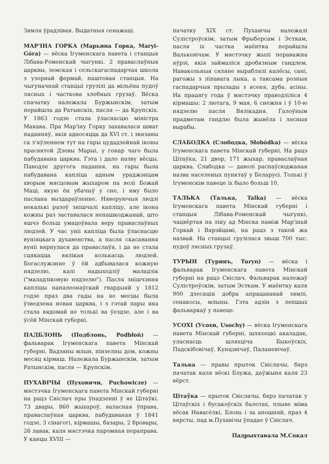Зямля ўрадлівая. Выдатныя сенажаці.
МАР'ІНА ГОРКА (Марьина Горка, Maryi-Góra) — вёска Ігуменскага павета і станцыя Лібава-Роменскай чыгункі. 2 праваслаўныя царквы, земская і сельскагаспадарчая школа з узорнай фермай, паштовая станцыя. На чыгуначнай станцыі грузілі да мільёна пудоў лясных і часткова хлебных грузаў. Вёска спачатку належала Буржынскім, затым перайшла да Ратынскіх, пасля — да Крупскіх. У 1863 годзе стала ўласнасцю міністра Макава. Пра Мар'іну Горку захавалася шмат паданняў, якія адносяцца да XVI ст. і звязаны са з'яўленнем тут на гары цудадзейнай іконы прасвятой Дзевы Марыі, у гонар чаго была пабудавана царква. Гэта і дало назву вёсцы. Паводле другога падання, на гары была пабудавана капліца адным ураджэнцам хворым мясцовым жыхаром па волі Божай Маці, якую ён убачыў у сне, і яму было паслана выздараўленне. Няверуючыя людзі некалькі разоў знішчалі капліцу, але ікона кожны раз заставалася непашкоджанай, што яшчэ больш умацоўвала веру праваслаўных людзей. У час уніі капліца была ўласнасцю вуніяцкага духавенства, а пасля скасавання вуніі вярнулася да праваслаўя, і да яе стала сцякацца вялікая колькасць людзей. Богаслужэнне ў ёй адбывалася кожную нядзелю, калі надыходзіў маладзік ("маладзіковую нядзелю"). Пасля знішчэння капліцы напалеонаўскай гвардыяй у 1812 годзе праз два гады на яе месцы была ўзведзена новая царква, і з гэтай пары яна стала вядомай не толькі ва ўездзе, але і ва ўсёй Мінскай губерні.
ПАДБЛОНЬ (Подблонь, Podbłoń) — фальварак Ігуменскага павета Мінскай губерні. Вадзяны млын, пінзелны дом, кожны месяц кірмаш. Належала Буржынскім, затым Ратынскім, пасля — Крупскім.
ПУХАВІЧЫ (Пуховичи, Puchowicze) — мястэчка Ігуменскага павета Мінскай губерні на рацэ Свіслач пры ўпадзенні ў яе Цітаўкі. 73 двары, 860 жыхароў, валасная ўправа, праваслаўная царква, пабудаваная ў 1841 годзе, 3 сінагогі, кірмашы, базары, 2 бровары, 26 лавак, каля мястэчка паромная пераправа. У канцы XVIII —
пачатку XIX ст. Пухавічы належалі Сулістроўскім, затым Фрыберсам і Эсткам, пасля іх частка маёнтка перайшла Валькевічам. У мястэчку жылі пераважна яўрэі, якія займаліся дробязным гандлем. Навакольныя сяляне выраблялі калёсы, сані, рагожы з ліпавага лыка, а таксама розныя гаспадарчыя прылады з ясеня, дуба, асіны. На працягу года ў мястэчку праводзіліся 4 кірмашы: 2 лютага, 9 мая, 6 снежня і ў 10-ю нядзелю пасля Вялікадня. Галоўным прадметам гандлю была жывёла і лясныя вырабы.
СЛАБОДКА (Слободка, Słobódka) — вёска Ігуменскага павета Мінскай губерні. На рацэ Цітаўка, 21 двор, 171 жыхар, праваслаўная царква. Слабодка — даволі распаўсюджаная назва населеных пунктаў у Беларусі. Толькі ў Ігуменскім павеце іх было больш 10.
ТАЛЬКА (Талька, Talka) — вёска Ігуменскага павета Мінскай губерні і станцыя Лібава-Роменскай чыгункі, чацвёртая па ліку ад Мінска паміж Мар'інай Горкай і Вярэйцамі, на рацэ з такой жа назвай. На станцыі грузілася звыш 700 тыс. пудоў лясных грузаў.
ТУРЫН (Туринъ, Turyn) — вёска і фальварак Ігуменскага павета Мінскай губерні на рацэ Свіслач. Фальварак належаў Сулістроўскім, затым Эсткам. У маёнтку каля 900 дзесяцін добра апрацаванай зямлі, сенакосы, млыны. Гэта адзін з лепшых фальваркаў у павеце.
УСОХІ (Усохи, Usochy) — вёска Ігуменскага павета Мінскай губерні, шляхецкі акаладак, уласнасць шляхціча Быкоўскіх, Падскібовічаў, Кунцэвічаў, Паланевічаў.
Талька — правы прыток Свіслачы, бярэ пачатак каля вёскі Блужа, даўжыня каля 23 вёрст.
Цітаўка — прыток Свіслачы, бярэ пачатак у Цітаўскіх і бусакоўскіх балотах, плыве міма вёсак Навасёлкі, Блонь і за апошняй, праз 4 вярсты, пад м.Пухавічы ўпадае ў Свіслач.
Падрыхтавала М.Сокал